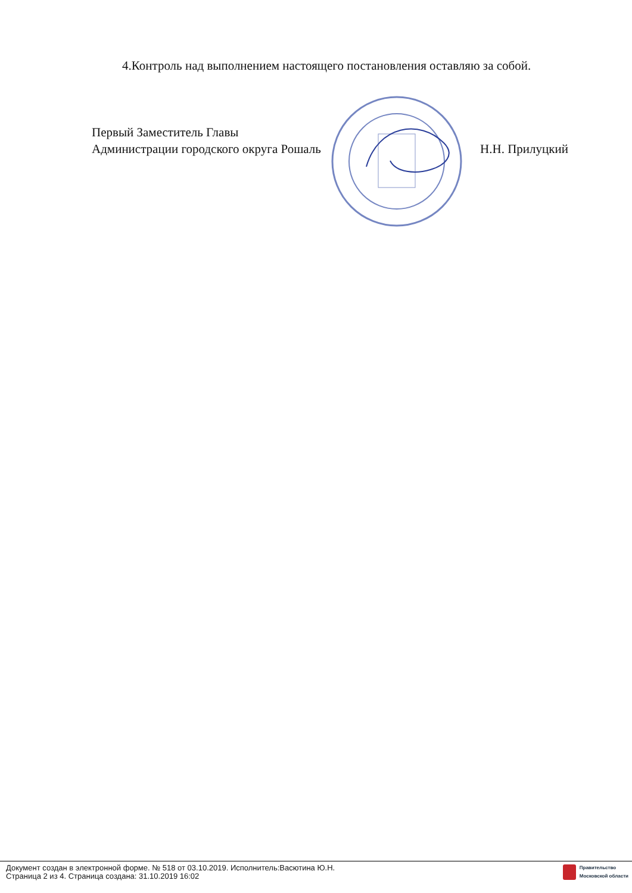4.Контроль над выполнением настоящего постановления оставляю за собой.
Первый Заместитель Главы
Администрации городского округа Рошаль
Н.Н. Прилуцкий
Документ создан в электронной форме. № 518 от 03.10.2019. Исполнитель:Васютина Ю.Н.
Страница 2 из 4. Страница создана: 31.10.2019 16:02
Правительство
Московской области